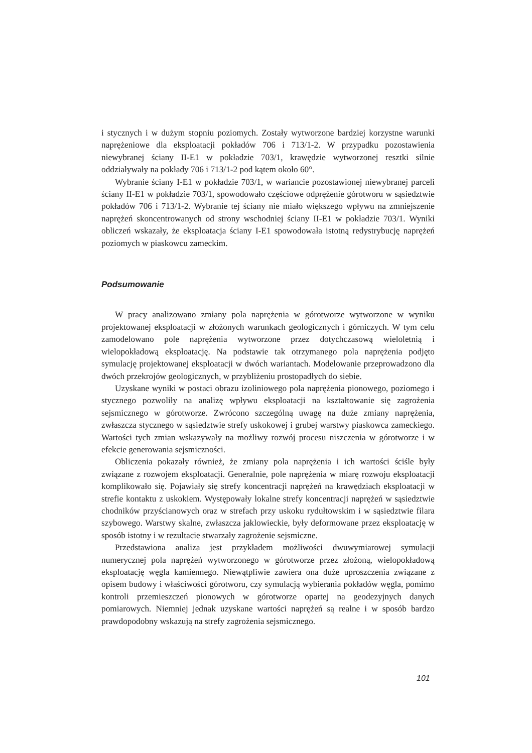i stycznych i w dużym stopniu poziomych. Zostały wytworzone bardziej korzystne warunki naprężeniowe dla eksploatacji pokładów 706 i 713/1-2. W przypadku pozostawienia niewybranej ściany II-E1 w pokładzie 703/1, krawędzie wytworzonej resztki silnie oddziaływały na pokłady 706 i 713/1-2 pod kątem około 60°.
Wybranie ściany I-E1 w pokładzie 703/1, w wariancie pozostawionej niewybranej parceli ściany II-E1 w pokładzie 703/1, spowodowało częściowe odprężenie górotworu w sąsiedztwie pokładów 706 i 713/1-2. Wybranie tej ściany nie miało większego wpływu na zmniejszenie naprężeń skoncentrowanych od strony wschodniej ściany II-E1 w pokładzie 703/1. Wyniki obliczeń wskazały, że eksploatacja ściany I-E1 spowodowała istotną redystrybucję naprężeń poziomych w piaskowcu zameckim.
Podsumowanie
W pracy analizowano zmiany pola naprężenia w górotworze wytworzone w wyniku projektowanej eksploatacji w złożonych warunkach geologicznych i górniczych. W tym celu zamodelowano pole naprężenia wytworzone przez dotychczasową wieloletnią i wielopokładową eksploatację. Na podstawie tak otrzymanego pola naprężenia podjęto symulację projektowanej eksploatacji w dwóch wariantach. Modelowanie przeprowadzono dla dwóch przekrojów geologicznych, w przybliżeniu prostopadłych do siebie.
Uzyskane wyniki w postaci obrazu izoliniowego pola naprężenia pionowego, poziomego i stycznego pozwoliły na analizę wpływu eksploatacji na kształtowanie się zagrożenia sejsmicznego w górotworze. Zwrócono szczególną uwagę na duże zmiany naprężenia, zwłaszcza stycznego w sąsiedztwie strefy uskokowej i grubej warstwy piaskowca zameckiego. Wartości tych zmian wskazywały na możliwy rozwój procesu niszczenia w górotworze i w efekcie generowania sejsmiczności.
Obliczenia pokazały również, że zmiany pola naprężenia i ich wartości ściśle były związane z rozwojem eksploatacji. Generalnie, pole naprężenia w miarę rozwoju eksploatacji komplikowało się. Pojawiały się strefy koncentracji naprężeń na krawędziach eksploatacji w strefie kontaktu z uskokiem. Występowały lokalne strefy koncentracji naprężeń w sąsiedztwie chodników przyścianowych oraz w strefach przy uskoku rydułtowskim i w sąsiedztwie filara szybowego. Warstwy skalne, zwłaszcza jaklowieckie, były deformowane przez eksploatację w sposób istotny i w rezultacie stwarzały zagrożenie sejsmiczne.
Przedstawiona analiza jest przykładem możliwości dwuwymiarowej symulacji numerycznej pola naprężeń wytworzonego w górotworze przez złożoną, wielopokładową eksploatację węgla kamiennego. Niewątpliwie zawiera ona duże uproszczenia związane z opisem budowy i właściwości górotworu, czy symulacją wybierania pokładów węgla, pomimo kontroli przemieszczeń pionowych w górotworze opartej na geodezyjnych danych pomiarowych. Niemniej jednak uzyskane wartości naprężeń są realne i w sposób bardzo prawdopodobny wskazują na strefy zagrożenia sejsmicznego.
101